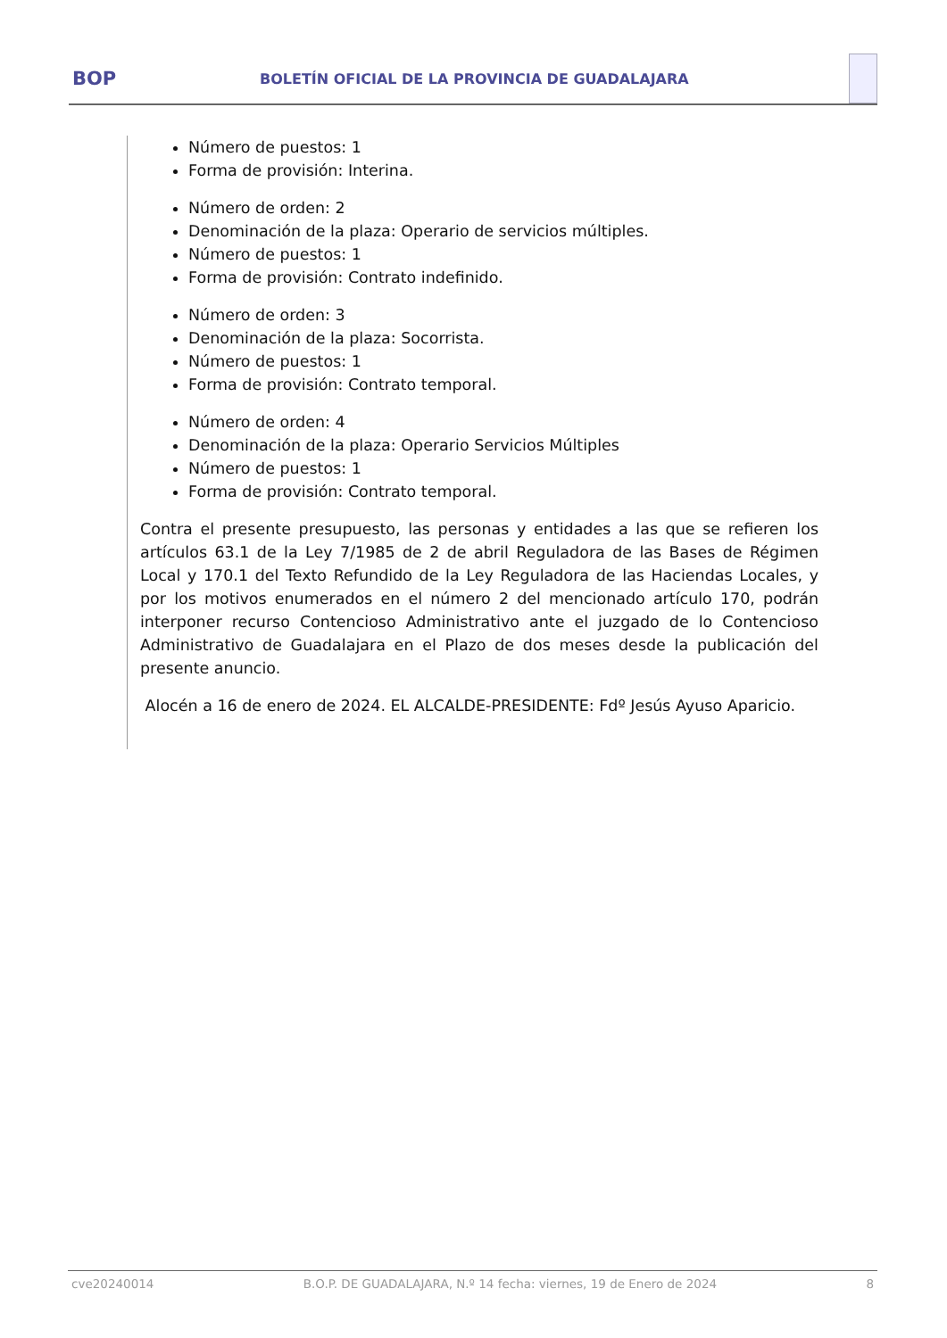BOP
BOLETÍN OFICIAL DE LA PROVINCIA DE GUADALAJARA
Número de puestos: 1
Forma de provisión: Interina.
Número de orden: 2
Denominación de la plaza: Operario de servicios múltiples.
Número de puestos: 1
Forma de provisión: Contrato indefinido.
Número de orden: 3
Denominación de la plaza: Socorrista.
Número de puestos: 1
Forma de provisión: Contrato temporal.
Número de orden: 4
Denominación de la plaza: Operario Servicios Múltiples
Número de puestos: 1
Forma de provisión: Contrato temporal.
Contra el presente presupuesto, las personas y entidades a las que se refieren los artículos 63.1 de la Ley 7/1985 de 2 de abril Reguladora de las Bases de Régimen Local y 170.1 del Texto Refundido de la Ley Reguladora de las Haciendas Locales, y por los motivos enumerados en el número 2 del mencionado artículo 170, podrán interponer recurso Contencioso Administrativo ante el juzgado de lo Contencioso Administrativo de Guadalajara en el Plazo de dos meses desde la publicación del presente anuncio.
Alocén a 16 de enero de 2024. EL ALCALDE-PRESIDENTE: Fdº Jesús Ayuso Aparicio.
cve20240014 B.O.P. DE GUADALAJARA, N.º 14 fecha: viernes, 19 de Enero de 2024 8